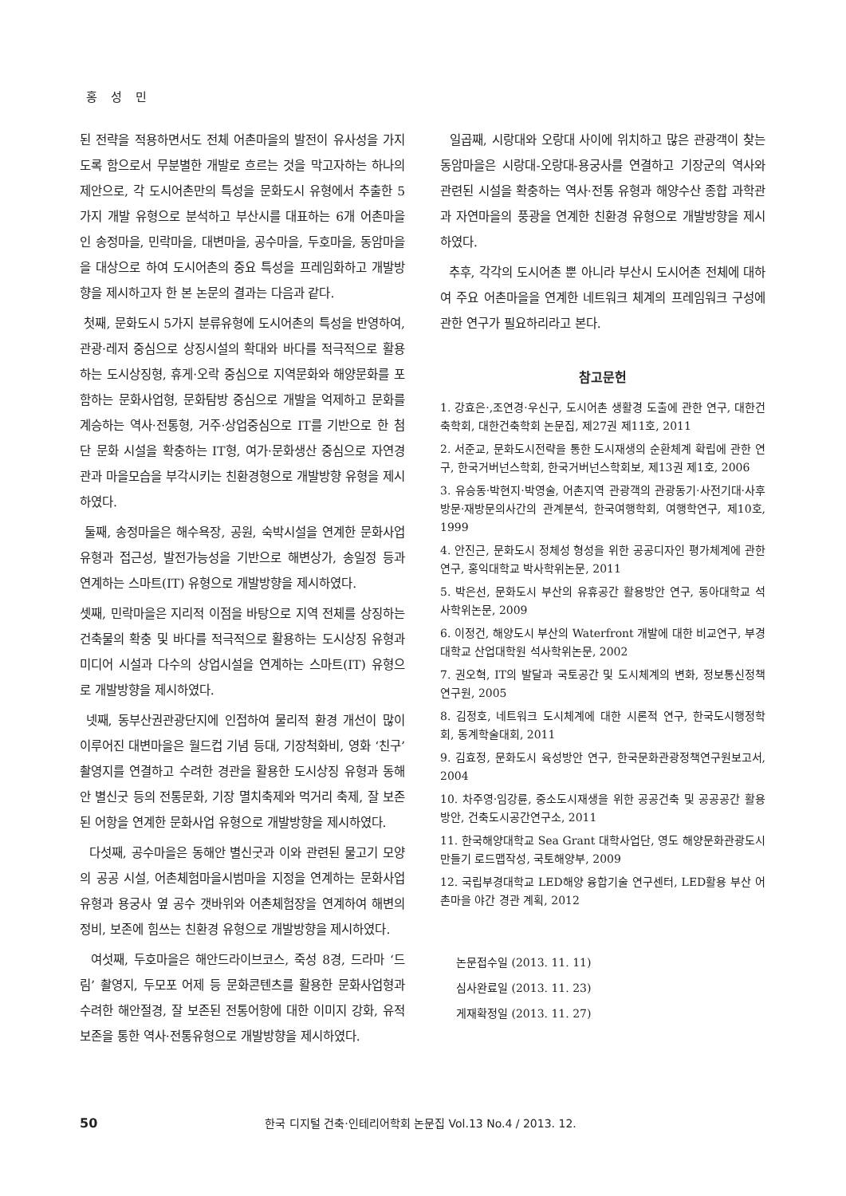홍 성 민
된 전략을 적용하면서도 전체 어촌마을의 발전이 유사성을 가지도록 함으로서 무분별한 개발로 흐르는 것을 막고자하는 하나의 제안으로, 각 도시어촌만의 특성을 문화도시 유형에서 추출한 5가지 개발 유형으로 분석하고 부산시를 대표하는 6개 어촌마을인 송정마을, 민락마을, 대변마을, 공수마을, 두호마을, 동암마을을 대상으로 하여 도시어촌의 중요 특성을 프레임화하고 개발방향을 제시하고자 한 본 논문의 결과는 다음과 같다.
첫째, 문화도시 5가지 분류유형에 도시어촌의 특성을 반영하여, 관광·레저 중심으로 상징시설의 확대와 바다를 적극적으로 활용하는 도시상징형, 휴게·오락 중심으로 지역문화와 해양문화를 포함하는 문화사업형, 문화탐방 중심으로 개발을 억제하고 문화를 계승하는 역사·전통형, 거주·상업중심으로 IT를 기반으로 한 첨단 문화 시설을 확충하는 IT형, 여가·문화생산 중심으로 자연경관과 마을모습을 부각시키는 친환경형으로 개발방향 유형을 제시하였다.
둘째, 송정마을은 해수욕장, 공원, 숙박시설을 연계한 문화사업 유형과 접근성, 발전가능성을 기반으로 해변상가, 송일정 등과 연계하는 스마트(IT) 유형으로 개발방향을 제시하였다.
셋째, 민락마을은 지리적 이점을 바탕으로 지역 전체를 상징하는 건축물의 확충 및 바다를 적극적으로 활용하는 도시상징 유형과 미디어 시설과 다수의 상업시설을 연계하는 스마트(IT) 유형으로 개발방향을 제시하였다.
넷째, 동부산권관광단지에 인접하여 물리적 환경 개선이 많이 이루어진 대변마을은 월드컵 기념 등대, 기장척화비, 영화 ‘친구’ 촬영지를 연결하고 수려한 경관을 활용한 도시상징 유형과 동해안 별신굿 등의 전통문화, 기장 멸치축제와 먹거리 축제, 잘 보존된 어항을 연계한 문화사업 유형으로 개발방향을 제시하였다.
다섯째, 공수마을은 동해안 별신굿과 이와 관련된 물고기 모양의 공공 시설, 어촌체험마을시범마을 지정을 연계하는 문화사업 유형과 용궁사 옆 공수 갯바위와 어촌체험장을 연계하여 해변의 정비, 보존에 힘쓰는 친환경 유형으로 개발방향을 제시하였다.
여섯째, 두호마을은 해안드라이브코스, 죽성 8경, 드라마 ‘드림’ 촬영지, 두모포 어제 등 문화콘텐츠를 활용한 문화사업형과 수려한 해안절경, 잘 보존된 전통어항에 대한 이미지 강화, 유적 보존을 통한 역사·전통유형으로 개발방향을 제시하였다.
일곱째, 시랑대와 오랑대 사이에 위치하고 많은 관광객이 찾는 동암마을은 시랑대-오랑대-용궁사를 연결하고 기장군의 역사와 관련된 시설을 확충하는 역사·전통 유형과 해양수산 종합 과학관과 자연마을의 풍광을 연계한 친환경 유형으로 개발방향을 제시하였다.
추후, 각각의 도시어촌 뿐 아니라 부산시 도시어촌 전체에 대하여 주요 어촌마을을 연계한 네트워크 체계의 프레임워크 구성에 관한 연구가 필요하리라고 본다.
참고문헌
1. 강효은·,조연경·우신구, 도시어촌 생활경 도출에 관한 연구, 대한건축학회, 대한건축학회 논문집, 제27권 제11호, 2011
2. 서준교, 문화도시전략을 통한 도시재생의 순환체계 확립에 관한 연구, 한국거버넌스학회, 한국거버넌스학회보, 제13권 제1호, 2006
3. 유승동·박현지·박영술, 어촌지역 관광객의 관광동기·사전기대·사후방문·재방문의사간의 관계분석, 한국여행학회, 여행학연구, 제10호, 1999
4. 안진근, 문화도시 정체성 형성을 위한 공공디자인 평가체계에 관한 연구, 홍익대학교 박사학위논문, 2011
5. 박은선, 문화도시 부산의 유휴공간 활용방안 연구, 동아대학교 석사학위논문, 2009
6. 이정건, 해양도시 부산의 Waterfront 개발에 대한 비교연구, 부경대학교 산업대학원 석사학위논문, 2002
7. 권오혁, IT의 발달과 국토공간 및 도시체계의 변화, 정보통신정책연구원, 2005
8. 김정호, 네트워크 도시체계에 대한 시론적 연구, 한국도시행정학회, 동계학술대회, 2011
9. 김효정, 문화도시 육성방안 연구, 한국문화관광정책연구원보고서, 2004
10. 차주영·임강륜, 중소도시재생을 위한 공공건축 및 공공공간 활용방안, 건축도시공간연구소, 2011
11. 한국해양대학교 Sea Grant 대학사업단, 영도 해양문화관광도시 만들기 로드맵작성, 국토해양부, 2009
12. 국립부경대학교 LED해양 융합기술 연구센터, LED활용 부산 어촌마을 야간 경관 계획, 2012
논문접수일 (2013. 11. 11)
심사완료일 (2013. 11. 23)
게재확정일 (2013. 11. 27)
50 한국 디지털 건축·인테리어학회 논문집 Vol.13 No.4 / 2013. 12.